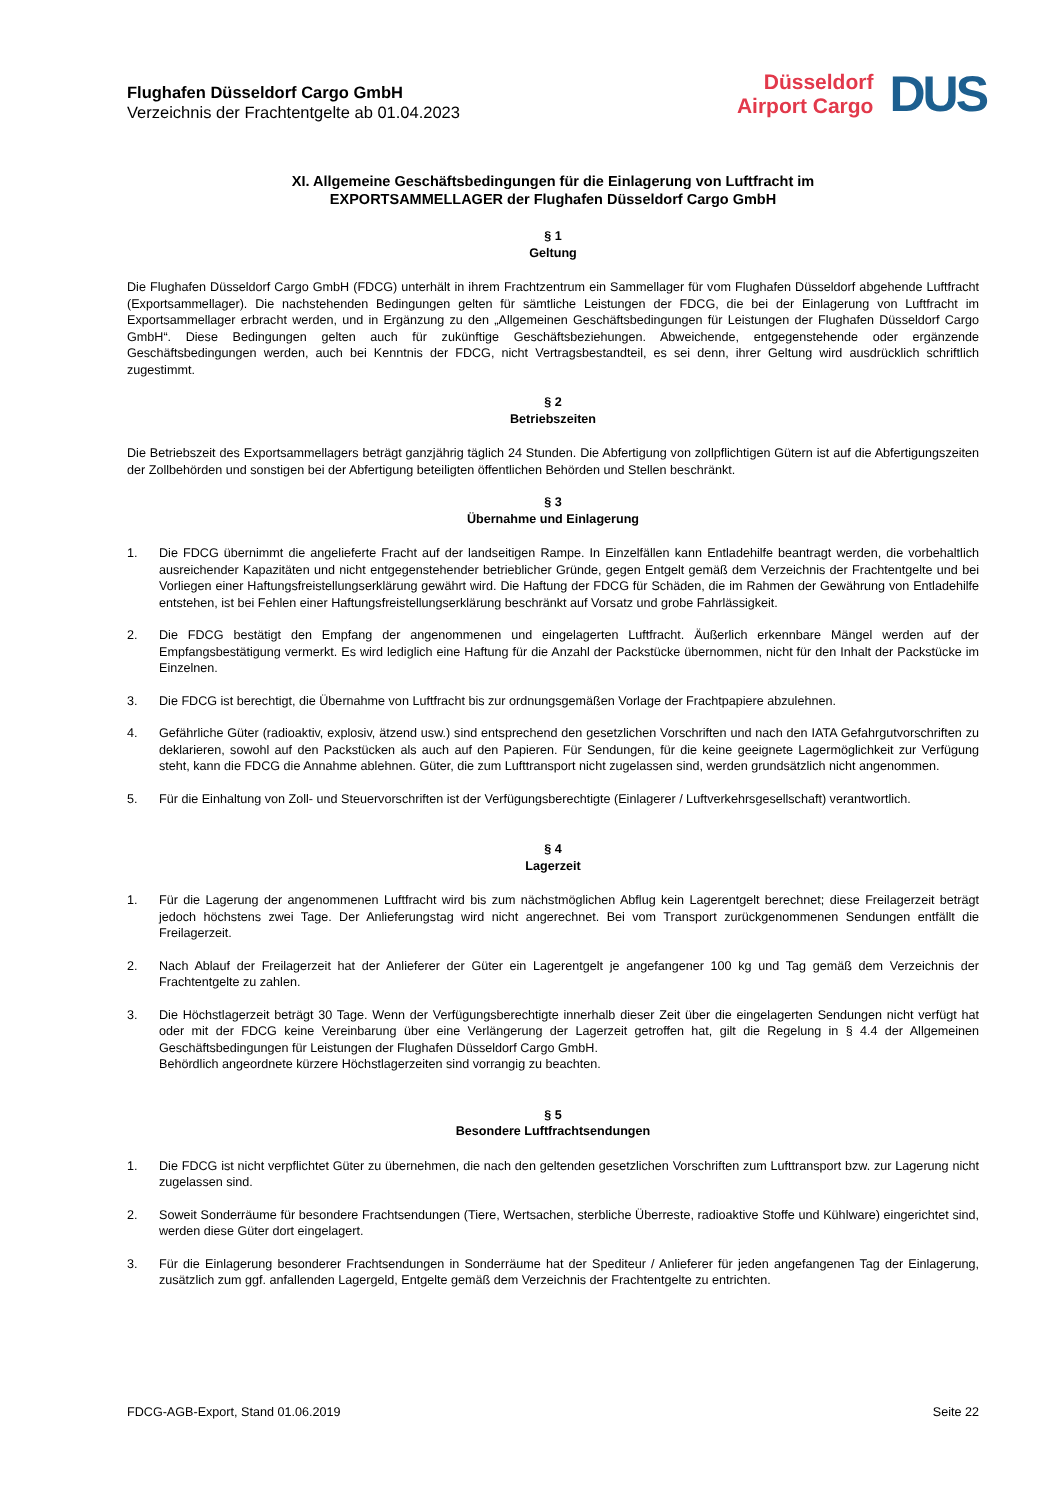Flughafen Düsseldorf Cargo GmbH
Verzeichnis der Frachtentgelte ab 01.04.2023
Düsseldorf
Airport Cargo
DUS
XI. Allgemeine Geschäftsbedingungen für die Einlagerung von Luftfracht im
EXPORTSAMMELLAGER der Flughafen Düsseldorf Cargo GmbH
§ 1
Geltung
Die Flughafen Düsseldorf Cargo GmbH (FDCG) unterhält in ihrem Frachtzentrum ein Sammellager für vom Flughafen Düsseldorf abgehende Luftfracht (Exportsammellager). Die nachstehenden Bedingungen gelten für sämtliche Leistungen der FDCG, die bei der Einlagerung von Luftfracht im Exportsammellager erbracht werden, und in Ergänzung zu den „Allgemeinen Geschäftsbedingungen für Leistungen der Flughafen Düsseldorf Cargo GmbH“. Diese Bedingungen gelten auch für zukünftige Geschäftsbeziehungen. Abweichende, entgegenstehende oder ergänzende Geschäftsbedingungen werden, auch bei Kenntnis der FDCG, nicht Vertragsbestandteil, es sei denn, ihrer Geltung wird ausdrücklich schriftlich zugestimmt.
§ 2
Betriebszeiten
Die Betriebszeit des Exportsammellagers beträgt ganzjährig täglich 24 Stunden. Die Abfertigung von zollpflichtigen Gütern ist auf die Abfertigungszeiten der Zollbehörden und sonstigen bei der Abfertigung beteiligten öffentlichen Behörden und Stellen beschränkt.
§ 3
Übernahme und Einlagerung
1. Die FDCG übernimmt die angelieferte Fracht auf der landseitigen Rampe. In Einzelfällen kann Entladehilfe beantragt werden, die vorbehaltlich ausreichender Kapazitäten und nicht entgegenstehender betrieblicher Gründe, gegen Entgelt gemäß dem Verzeichnis der Frachtentgelte und bei Vorliegen einer Haftungsfreistellungserklärung gewährt wird. Die Haftung der FDCG für Schäden, die im Rahmen der Gewährung von Entladehilfe entstehen, ist bei Fehlen einer Haftungsfreistellungserklärung beschränkt auf Vorsatz und grobe Fahrlässigkeit.
2. Die FDCG bestätigt den Empfang der angenommenen und eingelagerten Luftfracht. Äußerlich erkennbare Mängel werden auf der Empfangsbestätigung vermerkt. Es wird lediglich eine Haftung für die Anzahl der Packstücke übernommen, nicht für den Inhalt der Packstücke im Einzelnen.
3. Die FDCG ist berechtigt, die Übernahme von Luftfracht bis zur ordnungsgemäßen Vorlage der Frachtpapiere abzulehnen.
4. Gefährliche Güter (radioaktiv, explosiv, ätzend usw.) sind entsprechend den gesetzlichen Vorschriften und nach den IATA Gefahrgutvorschriften zu deklarieren, sowohl auf den Packstücken als auch auf den Papieren. Für Sendungen, für die keine geeignete Lagermöglichkeit zur Verfügung steht, kann die FDCG die Annahme ablehnen. Güter, die zum Lufttransport nicht zugelassen sind, werden grundsätzlich nicht angenommen.
5. Für die Einhaltung von Zoll- und Steuervorschriften ist der Verfügungsberechtigte (Einlagerer / Luftverkehrsgesellschaft) verantwortlich.
§ 4
Lagerzeit
1. Für die Lagerung der angenommenen Luftfracht wird bis zum nächstmöglichen Abflug kein Lagerentgelt berechnet; diese Freilagerzeit beträgt jedoch höchstens zwei Tage. Der Anlieferungstag wird nicht angerechnet. Bei vom Transport zurückgenommenen Sendungen entfällt die Freilagerzeit.
2. Nach Ablauf der Freilagerzeit hat der Anlieferer der Güter ein Lagerentgelt je angefangener 100 kg und Tag gemäß dem Verzeichnis der Frachtentgelte zu zahlen.
3. Die Höchstlagerzeit beträgt 30 Tage. Wenn der Verfügungsberechtigte innerhalb dieser Zeit über die eingelagerten Sendungen nicht verfügt hat oder mit der FDCG keine Vereinbarung über eine Verlängerung der Lagerzeit getroffen hat, gilt die Regelung in § 4.4 der Allgemeinen Geschäftsbedingungen für Leistungen der Flughafen Düsseldorf Cargo GmbH.
Behördlich angeordnete kürzere Höchstlagerzeiten sind vorrangig zu beachten.
§ 5
Besondere Luftfrachtsendungen
1. Die FDCG ist nicht verpflichtet Güter zu übernehmen, die nach den geltenden gesetzlichen Vorschriften zum Lufttransport bzw. zur Lagerung nicht zugelassen sind.
2. Soweit Sonderräume für besondere Frachtsendungen (Tiere, Wertsachen, sterbliche Überreste, radioaktive Stoffe und Kühlware) eingerichtet sind, werden diese Güter dort eingelagert.
3. Für die Einlagerung besonderer Frachtsendungen in Sonderräume hat der Spediteur / Anlieferer für jeden angefangenen Tag der Einlagerung, zusätzlich zum ggf. anfallenden Lagergeld, Entgelte gemäß dem Verzeichnis der Frachtentgelte zu entrichten.
FDCG-AGB-Export, Stand 01.06.2019 Seite 22